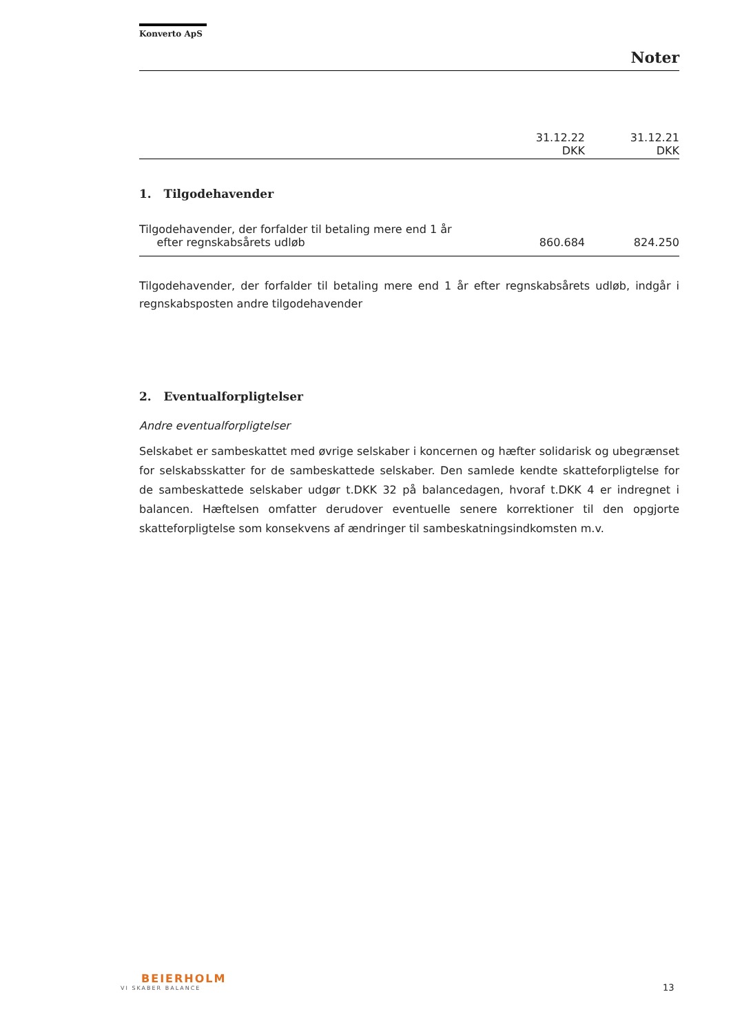Konverto ApS
Noter
| | 31.12.22 DKK | 31.12.21 DKK |
| --- | --- | --- |
1. Tilgodehavender
| Tilgodehavender, der forfalder til betaling mere end 1 år efter regnskabsårets udløb | 860.684 | 824.250 |
Tilgodehavender, der forfalder til betaling mere end 1 år efter regnskabsårets udløb, indgår i regnskabsposten andre tilgodehavender
2. Eventualforpligtelser
Andre eventualforpligtelser
Selskabet er sambeskattet med øvrige selskaber i koncernen og hæfter solidarisk og ubegrænset for selskabsskatter for de sambeskattede selskaber. Den samlede kendte skatteforpligtelse for de sambeskattede selskaber udgør t.DKK 32 på balancedagen, hvoraf t.DKK 4 er indregnet i balancen. Hæftelsen omfatter derudover eventuelle senere korrektioner til den opgjorte skatteforpligtelse som konsekvens af ændringer til sambeskatningsindkomsten m.v.
BEIERHOLM
VI SKABER BALANCE
13